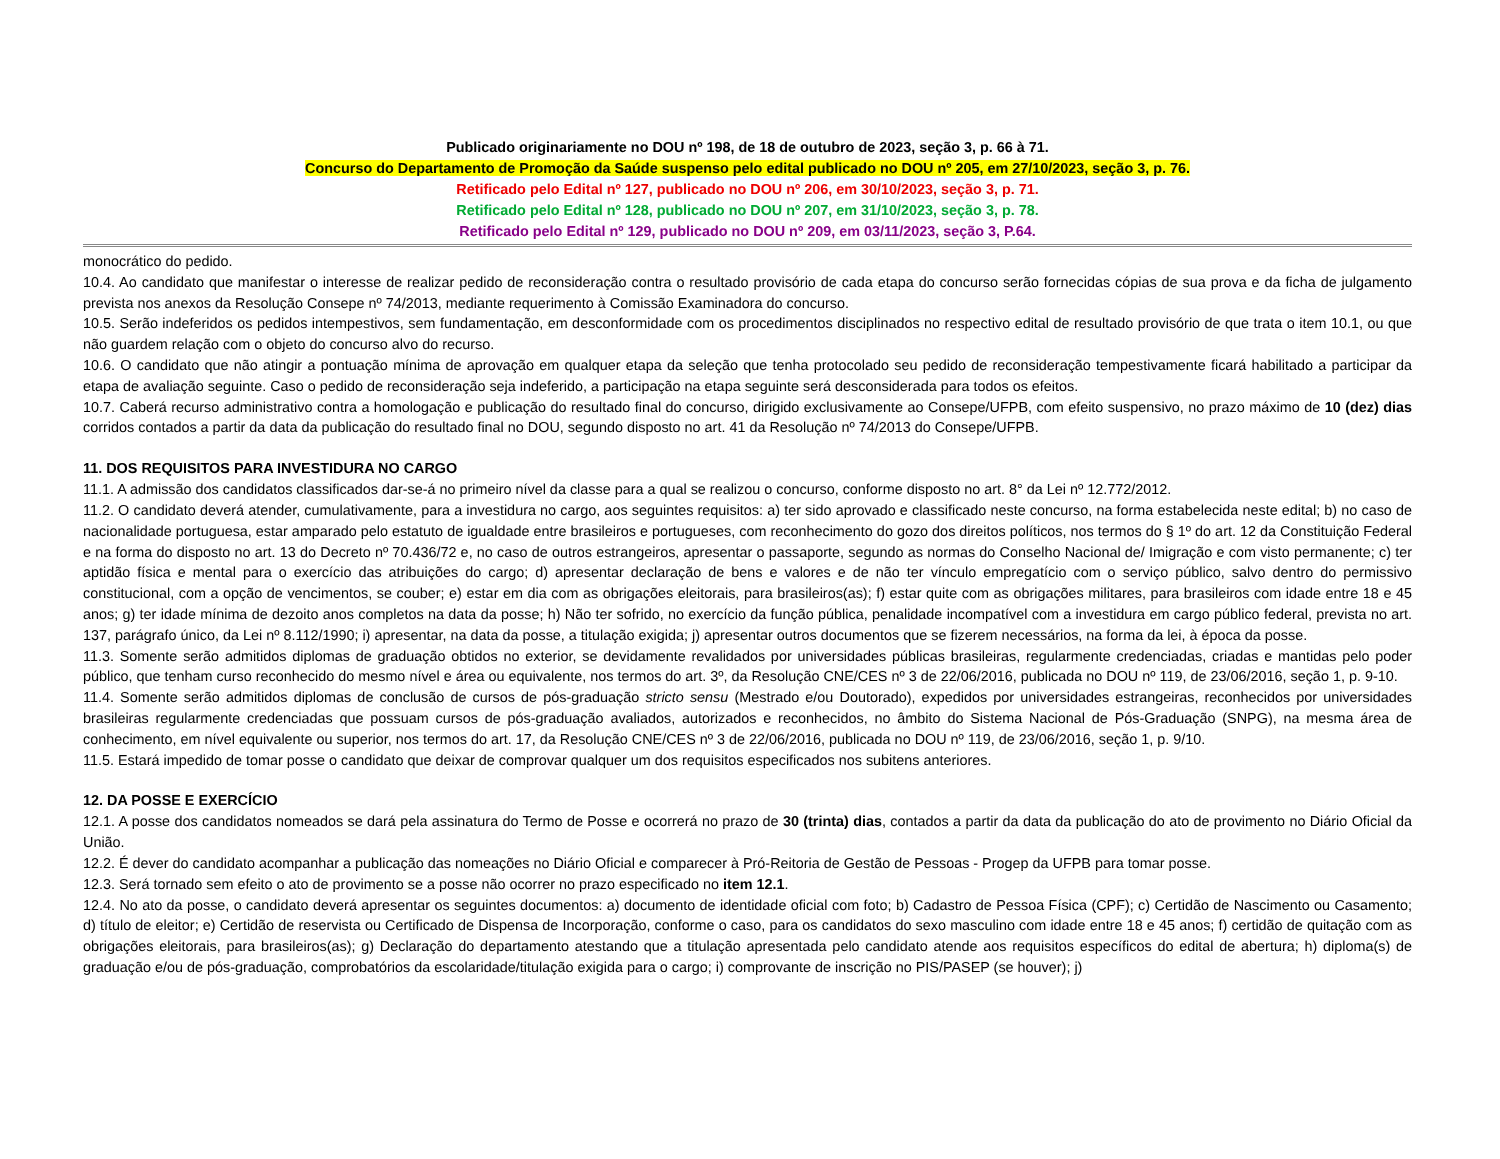Publicado originariamente no DOU nº 198, de 18 de outubro de 2023, seção 3, p. 66 à 71.
Concurso do Departamento de Promoção da Saúde suspenso pelo edital publicado no DOU nº 205, em 27/10/2023, seção 3, p. 76.
Retificado pelo Edital nº 127, publicado no DOU nº 206, em 30/10/2023, seção 3, p. 71.
Retificado pelo Edital nº 128, publicado no DOU nº 207, em 31/10/2023, seção 3, p. 78.
Retificado pelo Edital nº 129, publicado no DOU nº 209, em 03/11/2023, seção 3, P.64.
monocrático do pedido.
10.4. Ao candidato que manifestar o interesse de realizar pedido de reconsideração contra o resultado provisório de cada etapa do concurso serão fornecidas cópias de sua prova e da ficha de julgamento prevista nos anexos da Resolução Consepe nº 74/2013, mediante requerimento à Comissão Examinadora do concurso.
10.5. Serão indeferidos os pedidos intempestivos, sem fundamentação, em desconformidade com os procedimentos disciplinados no respectivo edital de resultado provisório de que trata o item 10.1, ou que não guardem relação com o objeto do concurso alvo do recurso.
10.6. O candidato que não atingir a pontuação mínima de aprovação em qualquer etapa da seleção que tenha protocolado seu pedido de reconsideração tempestivamente ficará habilitado a participar da etapa de avaliação seguinte. Caso o pedido de reconsideração seja indeferido, a participação na etapa seguinte será desconsiderada para todos os efeitos.
10.7. Caberá recurso administrativo contra a homologação e publicação do resultado final do concurso, dirigido exclusivamente ao Consepe/UFPB, com efeito suspensivo, no prazo máximo de 10 (dez) dias corridos contados a partir da data da publicação do resultado final no DOU, segundo disposto no art. 41 da Resolução nº 74/2013 do Consepe/UFPB.
11. DOS REQUISITOS PARA INVESTIDURA NO CARGO
11.1. A admissão dos candidatos classificados dar-se-á no primeiro nível da classe para a qual se realizou o concurso, conforme disposto no art. 8° da Lei nº 12.772/2012.
11.2. O candidato deverá atender, cumulativamente, para a investidura no cargo, aos seguintes requisitos: a) ter sido aprovado e classificado neste concurso, na forma estabelecida neste edital; b) no caso de nacionalidade portuguesa, estar amparado pelo estatuto de igualdade entre brasileiros e portugueses, com reconhecimento do gozo dos direitos políticos, nos termos do § 1º do art. 12 da Constituição Federal e na forma do disposto no art. 13 do Decreto nº 70.436/72 e, no caso de outros estrangeiros, apresentar o passaporte, segundo as normas do Conselho Nacional de/ Imigração e com visto permanente; c) ter aptidão física e mental para o exercício das atribuições do cargo; d) apresentar declaração de bens e valores e de não ter vínculo empregatício com o serviço público, salvo dentro do permissivo constitucional, com a opção de vencimentos, se couber; e) estar em dia com as obrigações eleitorais, para brasileiros(as); f) estar quite com as obrigações militares, para brasileiros com idade entre 18 e 45 anos; g) ter idade mínima de dezoito anos completos na data da posse; h) Não ter sofrido, no exercício da função pública, penalidade incompatível com a investidura em cargo público federal, prevista no art. 137, parágrafo único, da Lei nº 8.112/1990; i) apresentar, na data da posse, a titulação exigida; j) apresentar outros documentos que se fizerem necessários, na forma da lei, à época da posse.
11.3. Somente serão admitidos diplomas de graduação obtidos no exterior, se devidamente revalidados por universidades públicas brasileiras, regularmente credenciadas, criadas e mantidas pelo poder público, que tenham curso reconhecido do mesmo nível e área ou equivalente, nos termos do art. 3º, da Resolução CNE/CES nº 3 de 22/06/2016, publicada no DOU nº 119, de 23/06/2016, seção 1, p. 9-10.
11.4. Somente serão admitidos diplomas de conclusão de cursos de pós-graduação stricto sensu (Mestrado e/ou Doutorado), expedidos por universidades estrangeiras, reconhecidos por universidades brasileiras regularmente credenciadas que possuam cursos de pós-graduação avaliados, autorizados e reconhecidos, no âmbito do Sistema Nacional de Pós-Graduação (SNPG), na mesma área de conhecimento, em nível equivalente ou superior, nos termos do art. 17, da Resolução CNE/CES nº 3 de 22/06/2016, publicada no DOU nº 119, de 23/06/2016, seção 1, p. 9/10.
11.5. Estará impedido de tomar posse o candidato que deixar de comprovar qualquer um dos requisitos especificados nos subitens anteriores.
12. DA POSSE E EXERCÍCIO
12.1. A posse dos candidatos nomeados se dará pela assinatura do Termo de Posse e ocorrerá no prazo de 30 (trinta) dias, contados a partir da data da publicação do ato de provimento no Diário Oficial da União.
12.2. É dever do candidato acompanhar a publicação das nomeações no Diário Oficial e comparecer à Pró-Reitoria de Gestão de Pessoas - Progep da UFPB para tomar posse.
12.3. Será tornado sem efeito o ato de provimento se a posse não ocorrer no prazo especificado no item 12.1.
12.4. No ato da posse, o candidato deverá apresentar os seguintes documentos: a) documento de identidade oficial com foto; b) Cadastro de Pessoa Física (CPF); c) Certidão de Nascimento ou Casamento; d) título de eleitor; e) Certidão de reservista ou Certificado de Dispensa de Incorporação, conforme o caso, para os candidatos do sexo masculino com idade entre 18 e 45 anos; f) certidão de quitação com as obrigações eleitorais, para brasileiros(as); g) Declaração do departamento atestando que a titulação apresentada pelo candidato atende aos requisitos específicos do edital de abertura; h) diploma(s) de graduação e/ou de pós-graduação, comprobatórios da escolaridade/titulação exigida para o cargo; i) comprovante de inscrição no PIS/PASEP (se houver); j)